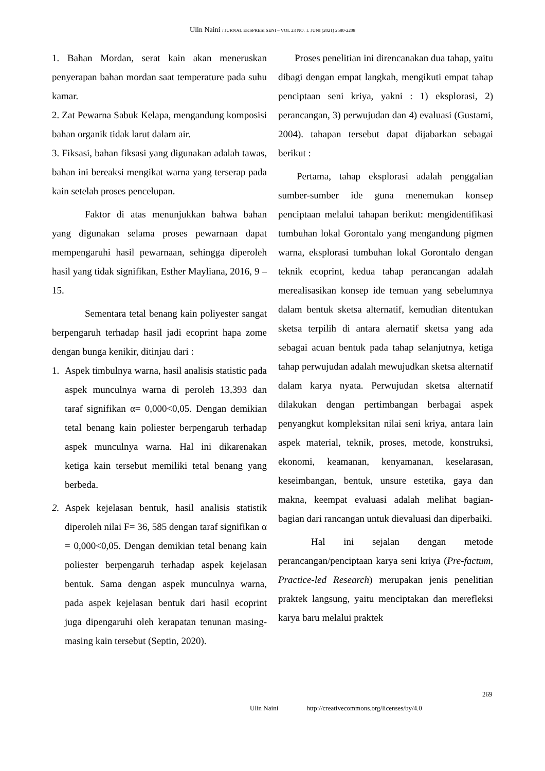Ulin Naini / JURNAL EKSPRESI SENI – VOL 23 NO. 1. JUNI (2021) 2580-2208
1. Bahan Mordan, serat kain akan meneruskan penyerapan bahan mordan saat temperature pada suhu kamar.
2. Zat Pewarna Sabuk Kelapa, mengandung komposisi bahan organik tidak larut dalam air.
3. Fiksasi, bahan fiksasi yang digunakan adalah tawas, bahan ini bereaksi mengikat warna yang terserap pada kain setelah proses pencelupan.
Faktor di atas menunjukkan bahwa bahan yang digunakan selama proses pewarnaan dapat mempengaruhi hasil pewarnaan, sehingga diperoleh hasil yang tidak signifikan, Esther Mayliana, 2016, 9 – 15.
Sementara tetal benang kain poliyester sangat berpengaruh terhadap hasil jadi ecoprint hapa zome dengan bunga kenikir, ditinjau dari :
1. Aspek timbulnya warna, hasil analisis statistic pada aspek munculnya warna di peroleh 13,393 dan taraf signifikan α= 0,000<0,05. Dengan demikian tetal benang kain poliester berpengaruh terhadap aspek munculnya warna. Hal ini dikarenakan ketiga kain tersebut memiliki tetal benang yang berbeda.
2. Aspek kejelasan bentuk, hasil analisis statistik diperoleh nilai F= 36, 585 dengan taraf signifikan α = 0,000<0,05. Dengan demikian tetal benang kain poliester berpengaruh terhadap aspek kejelasan bentuk. Sama dengan aspek munculnya warna, pada aspek kejelasan bentuk dari hasil ecoprint juga dipengaruhi oleh kerapatan tenunan masing-masing kain tersebut (Septin, 2020).
Proses penelitian ini direncanakan dua tahap, yaitu dibagi dengan empat langkah, mengikuti empat tahap penciptaan seni kriya, yakni : 1) eksplorasi, 2) perancangan, 3) perwujudan dan 4) evaluasi (Gustami, 2004). tahapan tersebut dapat dijabarkan sebagai berikut :
Pertama, tahap eksplorasi adalah penggalian sumber-sumber ide guna menemukan konsep penciptaan melalui tahapan berikut: mengidentifikasi tumbuhan lokal Gorontalo yang mengandung pigmen warna, eksplorasi tumbuhan lokal Gorontalo dengan teknik ecoprint, kedua tahap perancangan adalah merealisasikan konsep ide temuan yang sebelumnya dalam bentuk sketsa alternatif, kemudian ditentukan sketsa terpilih di antara alernatif sketsa yang ada sebagai acuan bentuk pada tahap selanjutnya, ketiga tahap perwujudan adalah mewujudkan sketsa alternatif dalam karya nyata. Perwujudan sketsa alternatif dilakukan dengan pertimbangan berbagai aspek penyangkut kompleksitan nilai seni kriya, antara lain aspek material, teknik, proses, metode, konstruksi, ekonomi, keamanan, kenyamanan, keselarasan, keseimbangan, bentuk, unsure estetika, gaya dan makna, keempat evaluasi adalah melihat bagian-bagian dari rancangan untuk dievaluasi dan diperbaiki.
Hal ini sejalan dengan metode perancangan/penciptaan karya seni kriya (Pre-factum, Practice-led Research) merupakan jenis penelitian praktek langsung, yaitu menciptakan dan merefleksi karya baru melalui praktek
269
Ulin Naini http://creativecommons.org/licenses/by/4.0